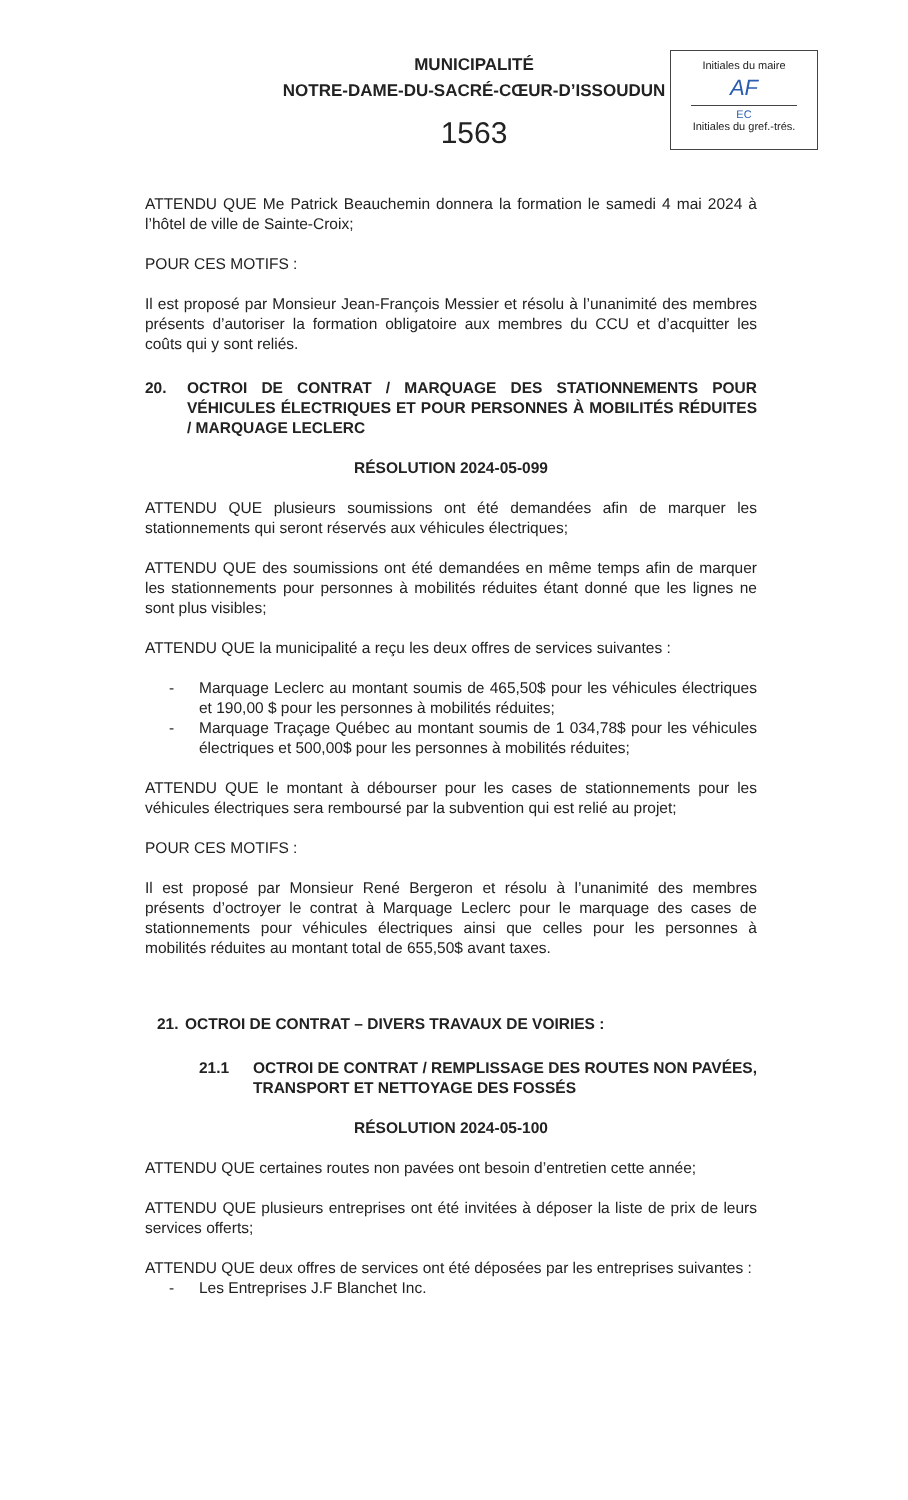MUNICIPALITÉ
NOTRE-DAME-DU-SACRÉ-CŒUR-D’ISSOUDUN
1563
Initiales du maire
AF
EC
Initiales du gref.-trés.
ATTENDU QUE Me Patrick Beauchemin donnera la formation le samedi 4 mai 2024 à l’hôtel de ville de Sainte-Croix;
POUR CES MOTIFS :
Il est proposé par Monsieur Jean-François Messier et résolu à l’unanimité des membres présents d’autoriser la formation obligatoire aux membres du CCU et d’acquitter les coûts qui y sont reliés.
20. OCTROI DE CONTRAT / MARQUAGE DES STATIONNEMENTS POUR VÉHICULES ÉLECTRIQUES ET POUR PERSONNES À MOBILITÉS RÉDUITES / MARQUAGE LECLERC
RÉSOLUTION 2024-05-099
ATTENDU QUE plusieurs soumissions ont été demandées afin de marquer les stationnements qui seront réservés aux véhicules électriques;
ATTENDU QUE des soumissions ont été demandées en même temps afin de marquer les stationnements pour personnes à mobilités réduites étant donné que les lignes ne sont plus visibles;
ATTENDU QUE la municipalité a reçu les deux offres de services suivantes :
- Marquage Leclerc au montant soumis de 465,50$ pour les véhicules électriques et 190,00 $ pour les personnes à mobilités réduites;
- Marquage Traçage Québec au montant soumis de 1 034,78$ pour les véhicules électriques et 500,00$ pour les personnes à mobilités réduites;
ATTENDU QUE le montant à débourser pour les cases de stationnements pour les véhicules électriques sera remboursé par la subvention qui est relié au projet;
POUR CES MOTIFS :
Il est proposé par Monsieur René Bergeron et résolu à l’unanimité des membres présents d’octroyer le contrat à Marquage Leclerc pour le marquage des cases de stationnements pour véhicules électriques ainsi que celles pour les personnes à mobilités réduites au montant total de 655,50$ avant taxes.
21. OCTROI DE CONTRAT – DIVERS TRAVAUX DE VOIRIES :
21.1 OCTROI DE CONTRAT / REMPLISSAGE DES ROUTES NON PAVÉES, TRANSPORT ET NETTOYAGE DES FOSSÉS
RÉSOLUTION 2024-05-100
ATTENDU QUE certaines routes non pavées ont besoin d’entretien cette année;
ATTENDU QUE plusieurs entreprises ont été invitées à déposer la liste de prix de leurs services offerts;
ATTENDU QUE deux offres de services ont été déposées par les entreprises suivantes :
- Les Entreprises J.F Blanchet Inc.